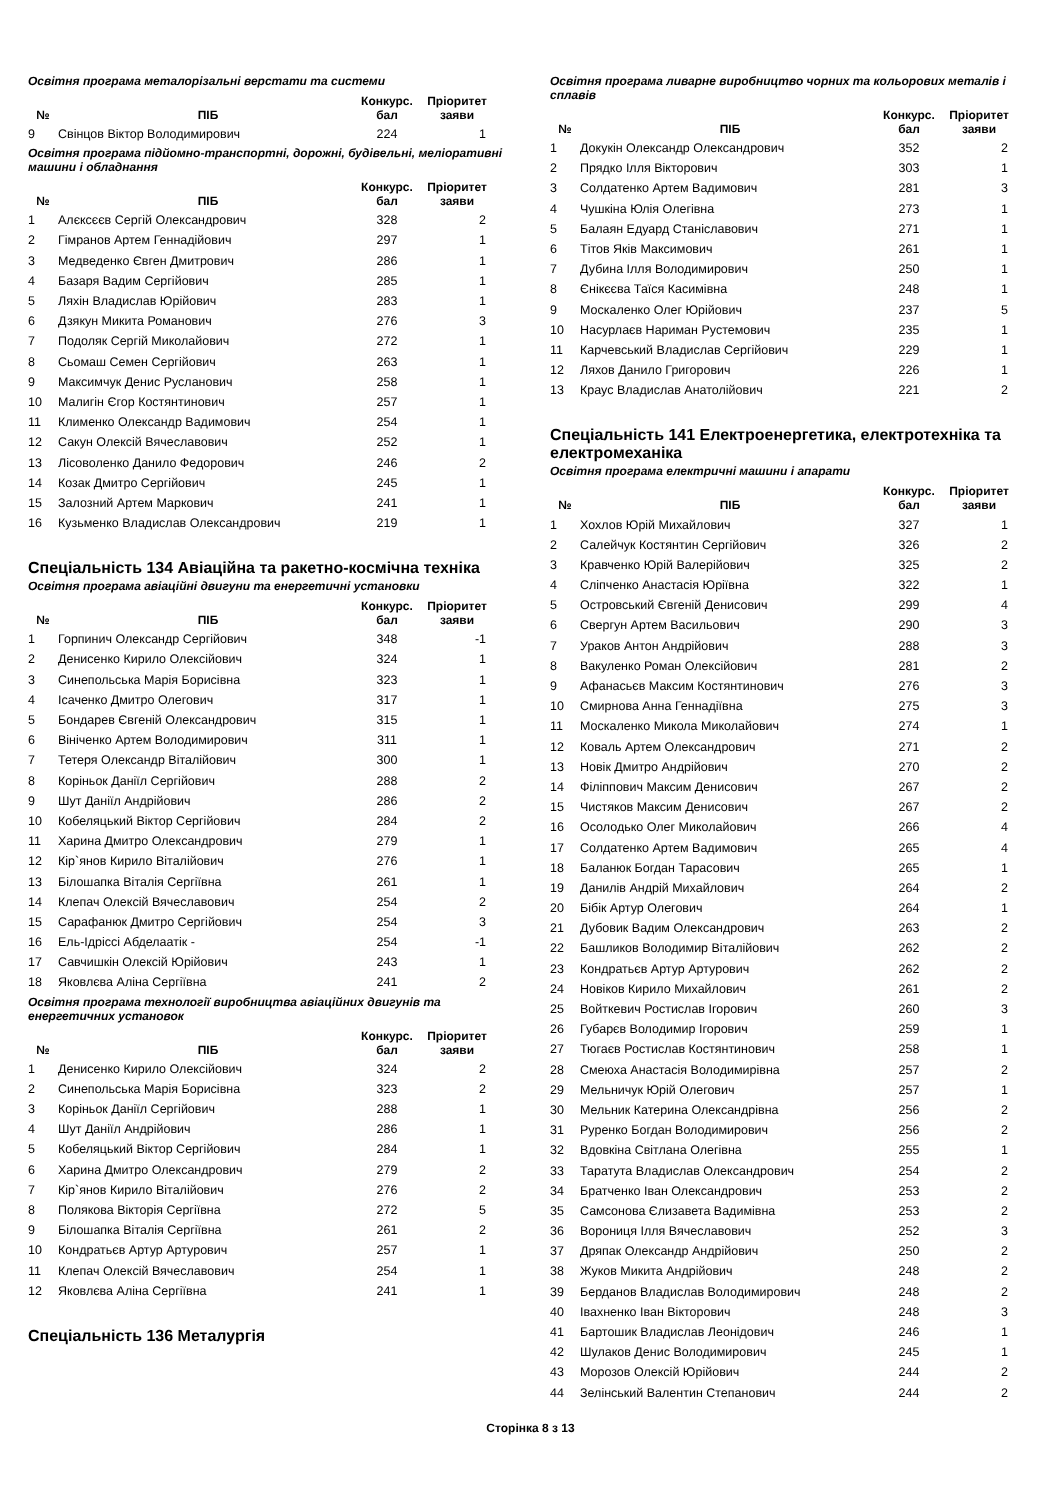Освітня програма металорізальні верстати та системи
| № | ПІБ | Конкурс. бал | Пріоритет заяви |
| --- | --- | --- | --- |
| 9 | Свінцов Віктор Володимирович | 224 | 1 |
Освітня програма підйомно-транспортні, дорожні, будівельні, меліоративні машини і обладнання
| № | ПІБ | Конкурс. бал | Пріоритет заяви |
| --- | --- | --- | --- |
| 1 | Алєксєєв Сергій Олександрович | 328 | 2 |
| 2 | Гімранов Артем Геннадійович | 297 | 1 |
| 3 | Медведенко Євген Дмитрович | 286 | 1 |
| 4 | Базаря Вадим Сергійович | 285 | 1 |
| 5 | Ляхін Владислав Юрійович | 283 | 1 |
| 6 | Дзякун Микита Романович | 276 | 3 |
| 7 | Подоляк Сергій Миколайович | 272 | 1 |
| 8 | Сьомаш Семен Сергійович | 263 | 1 |
| 9 | Максимчук Денис Русланович | 258 | 1 |
| 10 | Малигін Єгор Костянтинович | 257 | 1 |
| 11 | Клименко Олександр Вадимович | 254 | 1 |
| 12 | Сакун Олексій Вячеславович | 252 | 1 |
| 13 | Лісоволенко Данило Федорович | 246 | 2 |
| 14 | Козак Дмитро Сергійович | 245 | 1 |
| 15 | Залозний Артем Маркович | 241 | 1 |
| 16 | Кузьменко Владислав Олександрович | 219 | 1 |
Спеціальність 134 Авіаційна та ракетно-космічна техніка
Освітня програма авіаційні двигуни та енергетичні установки
| № | ПІБ | Конкурс. бал | Пріоритет заяви |
| --- | --- | --- | --- |
| 1 | Горпинич Олександр Сергійович | 348 | -1 |
| 2 | Денисенко Кирило Олексійович | 324 | 1 |
| 3 | Синепольська Марія Борисівна | 323 | 1 |
| 4 | Ісаченко Дмитро Олегович | 317 | 1 |
| 5 | Бондарев Євгеній Олександрович | 315 | 1 |
| 6 | Вініченко Артем Володимирович | 311 | 1 |
| 7 | Тетеря Олександр Віталійович | 300 | 1 |
| 8 | Коріньок Даніїл Сергійович | 288 | 2 |
| 9 | Шут Даніїл Андрійович | 286 | 2 |
| 10 | Кобеляцький Віктор Сергійович | 284 | 2 |
| 11 | Харина Дмитро Олександрович | 279 | 1 |
| 12 | Кір`янов Кирило Віталійович | 276 | 1 |
| 13 | Білошапка Віталія Сергіївна | 261 | 1 |
| 14 | Клепач Олексій Вячеславович | 254 | 2 |
| 15 | Сарафанюк Дмитро Сергійович | 254 | 3 |
| 16 | Ель-Ідріссі Абделаатік - | 254 | -1 |
| 17 | Савчишкін Олексій Юрійович | 243 | 1 |
| 18 | Яковлєва Аліна Сергіївна | 241 | 2 |
Освітня програма технології виробництва авіаційних двигунів та енергетичних установок
| № | ПІБ | Конкурс. бал | Пріоритет заяви |
| --- | --- | --- | --- |
| 1 | Денисенко Кирило Олексійович | 324 | 2 |
| 2 | Синепольська Марія Борисівна | 323 | 2 |
| 3 | Коріньок Даніїл Сергійович | 288 | 1 |
| 4 | Шут Даніїл Андрійович | 286 | 1 |
| 5 | Кобеляцький Віктор Сергійович | 284 | 1 |
| 6 | Харина Дмитро Олександрович | 279 | 2 |
| 7 | Кір`янов Кирило Віталійович | 276 | 2 |
| 8 | Полякова Вікторія Сергіївна | 272 | 5 |
| 9 | Білошапка Віталія Сергіївна | 261 | 2 |
| 10 | Кондратьєв Артур Артурович | 257 | 1 |
| 11 | Клепач Олексій Вячеславович | 254 | 1 |
| 12 | Яковлєва Аліна Сергіївна | 241 | 1 |
Спеціальність 136 Металургія
Освітня програма ливарне виробництво чорних та кольорових металів і сплавів
| № | ПІБ | Конкурс. бал | Пріоритет заяви |
| --- | --- | --- | --- |
| 1 | Докукін Олександр Олександрович | 352 | 2 |
| 2 | Прядко Ілля Вікторович | 303 | 1 |
| 3 | Солдатенко Артем Вадимович | 281 | 3 |
| 4 | Чушкіна Юлія Олегівна | 273 | 1 |
| 5 | Балаян Едуард Станіславович | 271 | 1 |
| 6 | Тітов Яків Максимович | 261 | 1 |
| 7 | Дубина Ілля Володимирович | 250 | 1 |
| 8 | Єнікєєва Таїся Касимівна | 248 | 1 |
| 9 | Москаленко Олег Юрійович | 237 | 5 |
| 10 | Насурлаєв Нариман Рустемович | 235 | 1 |
| 11 | Карчевський Владислав Сергійович | 229 | 1 |
| 12 | Ляхов Данило Григорович | 226 | 1 |
| 13 | Краус Владислав Анатолійович | 221 | 2 |
Спеціальність 141 Електроенергетика, електротехніка та електромеханіка
Освітня програма електричні машини і апарати
| № | ПІБ | Конкурс. бал | Пріоритет заяви |
| --- | --- | --- | --- |
| 1 | Хохлов Юрій Михайлович | 327 | 1 |
| 2 | Салейчук Костянтин Сергійович | 326 | 2 |
| 3 | Кравченко Юрій Валерійович | 325 | 2 |
| 4 | Сліпченко Анастасія Юріївна | 322 | 1 |
| 5 | Островський Євгеній Денисович | 299 | 4 |
| 6 | Свергун Артем Васильович | 290 | 3 |
| 7 | Ураков Антон Андрійович | 288 | 3 |
| 8 | Вакуленко Роман Олексійович | 281 | 2 |
| 9 | Афанасьєв Максим Костянтинович | 276 | 3 |
| 10 | Смирнова Анна Геннадіївна | 275 | 3 |
| 11 | Москаленко Микола Миколайович | 274 | 1 |
| 12 | Коваль Артем Олександрович | 271 | 2 |
| 13 | Новік Дмитро Андрійович | 270 | 2 |
| 14 | Філіппович Максим Денисович | 267 | 2 |
| 15 | Чистяков Максим Денисович | 267 | 2 |
| 16 | Осолодько Олег Миколайович | 266 | 4 |
| 17 | Солдатенко Артем Вадимович | 265 | 4 |
| 18 | Баланюк Богдан Тарасович | 265 | 1 |
| 19 | Данилів Андрій Михайлович | 264 | 2 |
| 20 | Бібік Артур Олегович | 264 | 1 |
| 21 | Дубовик Вадим Олександрович | 263 | 2 |
| 22 | Башликов Володимир Віталійович | 262 | 2 |
| 23 | Кондратьєв Артур Артурович | 262 | 2 |
| 24 | Новіков Кирило Михайлович | 261 | 2 |
| 25 | Войткевич Ростислав Ігорович | 260 | 3 |
| 26 | Губарєв Володимир Ігорович | 259 | 1 |
| 27 | Тюгаєв Ростислав Костянтинович | 258 | 1 |
| 28 | Смеюха Анастасія Володимирівна | 257 | 2 |
| 29 | Мельничук Юрій Олегович | 257 | 1 |
| 30 | Мельник Катерина Олександрівна | 256 | 2 |
| 31 | Руренко Богдан Володимирович | 256 | 2 |
| 32 | Вдовкіна Світлана Олегівна | 255 | 1 |
| 33 | Таратута Владислав Олександрович | 254 | 2 |
| 34 | Братченко Іван Олександрович | 253 | 2 |
| 35 | Самсонова Єлизавета Вадимівна | 253 | 2 |
| 36 | Ворониця Ілля Вячеславович | 252 | 3 |
| 37 | Дряпак Олександр Андрійович | 250 | 2 |
| 38 | Жуков Микита Андрійович | 248 | 2 |
| 39 | Берданов Владислав Володимирович | 248 | 2 |
| 40 | Івахненко Іван Вікторович | 248 | 3 |
| 41 | Бартошик Владислав Леонідович | 246 | 1 |
| 42 | Шулаков Денис Володимирович | 245 | 1 |
| 43 | Морозов Олексій Юрійович | 244 | 2 |
| 44 | Зелінський Валентин Степанович | 244 | 2 |
Сторінка 8 з 13